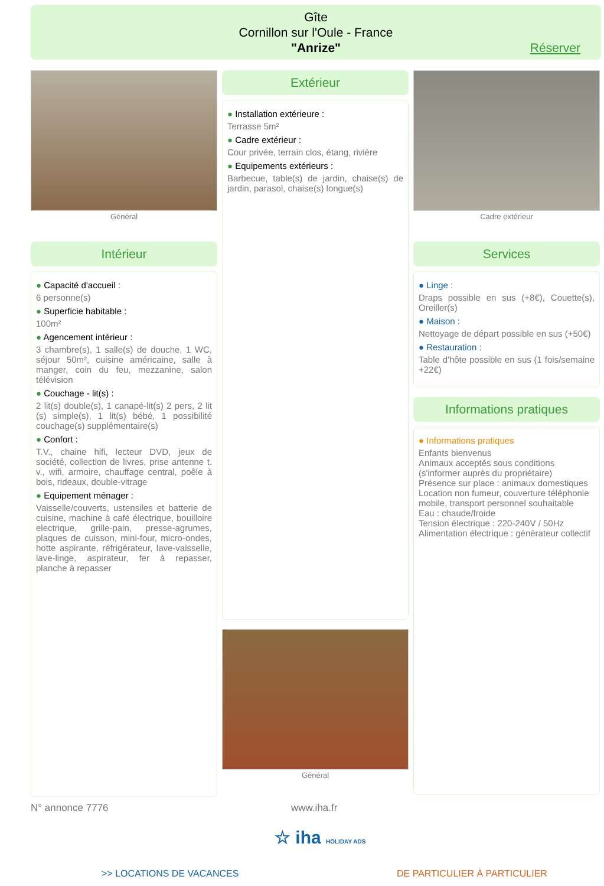Gîte
Cornillon sur l'Oule - France
"Anrize"
Réserver
Général
Extérieur
● Installation extérieure :
Terrasse 5m²
● Cadre extérieur :
Cour privée, terrain clos, étang, rivière
● Equipements extérieurs :
Barbecue, table(s) de jardin, chaise(s) de jardin, parasol, chaise(s) longue(s)
Général
Cadre extérieur
Intérieur
● Capacité d'accueil :
6 personne(s)
● Superficie habitable :
100m²
● Agencement intérieur :
3 chambre(s), 1 salle(s) de douche, 1 WC, séjour 50m², cuisine américaine, salle à manger, coin du feu, mezzanine, salon télévision
● Couchage - lit(s) :
2 lit(s) double(s), 1 canapé-lit(s) 2 pers, 2 lit (s) simple(s), 1 lit(s) bébé, 1 possibilité couchage(s) supplémentaire(s)
● Confort :
T.V., chaine hifi, lecteur DVD, jeux de société, collection de livres, prise antenne t. v., wifi, armoire, chauffage central, poêle à bois, rideaux, double-vitrage
● Equipement ménager :
Vaisselle/couverts, ustensiles et batterie de cuisine, machine à café électrique, bouilloire electrique, grille-pain, presse-agrumes, plaques de cuisson, mini-four, micro-ondes, hotte aspirante, réfrigérateur, lave-vaisselle, lave-linge, aspirateur, fer à repasser, planche à repasser
Services
● Linge :
Draps possible en sus (+8€), Couette(s), Oreiller(s)
● Maison :
Nettoyage de départ possible en sus (+50€)
● Restauration :
Table d'hôte possible en sus (1 fois/semaine +22€)
Informations pratiques
● Informations pratiques
Enfants bienvenus
Animaux acceptés sous conditions (s'informer auprès du propriétaire)
Présence sur place : animaux domestiques
Location non fumeur, couverture téléphonie mobile, transport personnel souhaitable
Eau : chaude/froide
Tension électrique : 220-240V / 50Hz
Alimentation électrique : générateur collectif
N° annonce 7776 www.iha.fr
☆ iha HOLIDAY ADS
>> LOCATIONS DE VACANCES DE PARTICULIER À PARTICULIER